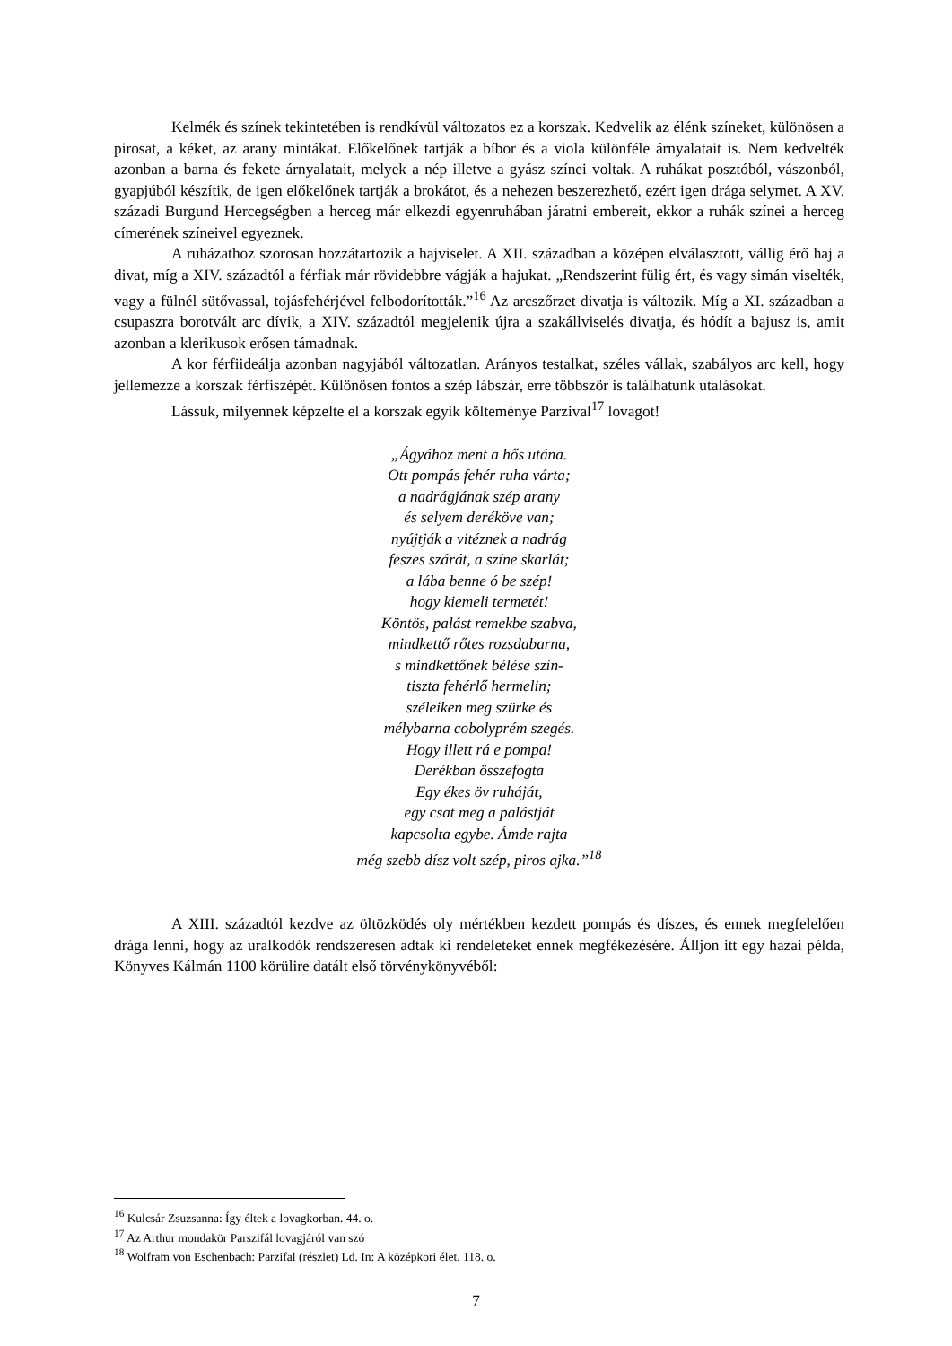Kelmék és színek tekintetében is rendkívül változatos ez a korszak. Kedvelik az élénk színeket, különösen a pirosat, a kéket, az arany mintákat. Előkelőnek tartják a bíbor és a viola különféle árnyalatait is. Nem kedvelték azonban a barna és fekete árnyalatait, melyek a nép illetve a gyász színei voltak. A ruhákat posztóból, vászonból, gyapjúból készítik, de igen előkelőnek tartják a brokátot, és a nehezen beszerezhető, ezért igen drága selymet. A XV. századi Burgund Hercegségben a herceg már elkezdi egyenruhában járatni embereit, ekkor a ruhák színei a herceg címerének színeivel egyeznek.
A ruházathoz szorosan hozzátartozik a hajviselet. A XII. században a középen elválasztott, vállig érő haj a divat, míg a XIV. századtól a férfiak már rövidebbre vágják a hajukat. „Rendszerint fülig ért, és vagy simán viselték, vagy a fülnél sütővassal, tojásfehérjével felbodorították.”<sup>16</sup> Az arcszőrzet divatja is változik. Míg a XI. században a csupaszra borotvált arc dívik, a XIV. századtól megjelenik újra a szakállviselés divatja, és hódít a bajusz is, amit azonban a klerikusok erősen támadnak.
A kor férfiideálja azonban nagyjából változatlan. Arányos testalkat, széles vállak, szabályos arc kell, hogy jellemezze a korszak férfiszépét. Különösen fontos a szép lábszár, erre többször is találhatunk utalásokat.
Lássuk, milyennek képzelte el a korszak egyik költeménye Parzival<sup>17</sup> lovagot!
„Ágyához ment a hős utána.
Ott pompás fehér ruha várta;
a nadrágjának szép arany
és selyem deréköve van;
nyújtják a vitéznek a nadrág
feszes szárát, a színe skarlát;
a lába benne ó be szép!
hogy kiemeli termetét!
Köntös, palást remekbe szabva,
mindkettő rőtes rozsdabarna,
s mindkettőnek bélése szín-
tiszta fehérlő hermelin;
széleiken meg szürke és
mélybarna cobolyprém szegés.
Hogy illett rá e pompa!
Derékban összefogta
Egy ékes öv ruháját,
egy csat meg a palástját
kapcsolta egybe. Ámde rajta
még szebb dísz volt szép, piros ajka.”<sup>18</sup>
A XIII. századtól kezdve az öltözködés oly mértékben kezdett pompás és díszes, és ennek megfelelően drága lenni, hogy az uralkodók rendszeresen adtak ki rendeleteket ennek megfékezésére. Álljon itt egy hazai példa, Könyves Kálmán 1100 körülire datált első törvénykönyvéből:
<sup>16</sup> Kulcsár Zsuzsanna: Így éltek a lovagkorban. 44. o.
<sup>17</sup> Az Arthur mondakör Parszifál lovagjáról van szó
<sup>18</sup> Wolfram von Eschenbach: Parzifal (részlet) Ld. In: A középkori élet. 118. o.
7